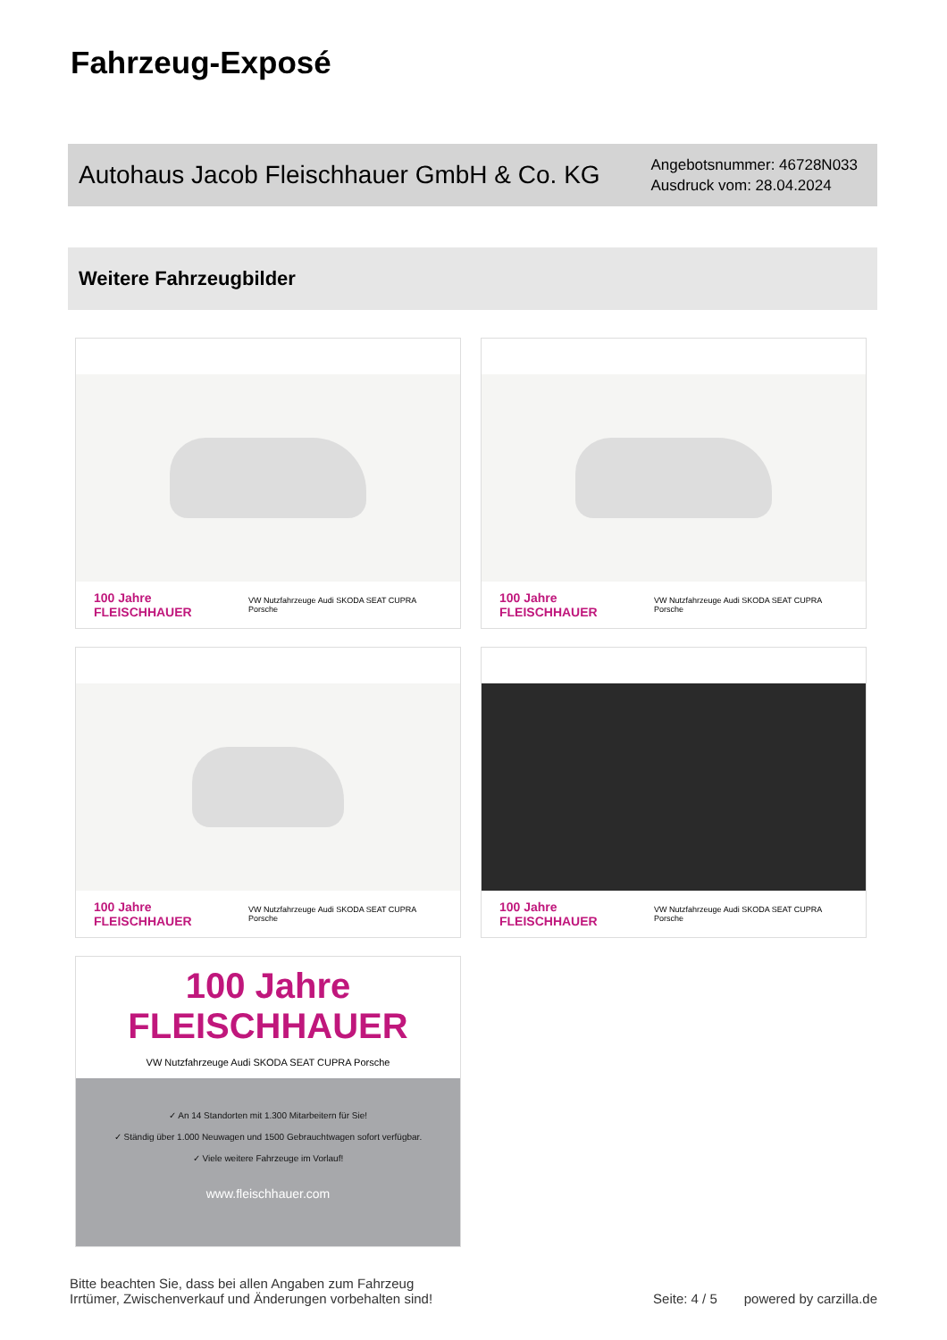Fahrzeug-Exposé
Autohaus Jacob Fleischhauer GmbH & Co. KG
Angebotsnummer: 46728N033
Ausdruck vom: 28.04.2024
Weitere Fahrzeugbilder
100 Jahre FLEISCHHAUER VW Nutzfahrzeuge Audi SKODA SEAT CUPRA Porsche
100 Jahre FLEISCHHAUER VW Nutzfahrzeuge Audi SKODA SEAT CUPRA Porsche
100 Jahre FLEISCHHAUER VW Nutzfahrzeuge Audi SKODA SEAT CUPRA Porsche
100 Jahre FLEISCHHAUER VW Nutzfahrzeuge Audi SKODA SEAT CUPRA Porsche
100 Jahre
FLEISCHHAUER
VW Nutzfahrzeuge Audi SKODA SEAT CUPRA Porsche
✓ An 14 Standorten mit 1.300 Mitarbeitern für Sie!
✓ Ständig über 1.000 Neuwagen und 1500 Gebrauchtwagen sofort verfügbar.
✓ Viele weitere Fahrzeuge im Vorlauf!
www.fleischhauer.com
Bitte beachten Sie, dass bei allen Angaben zum Fahrzeug
Irrtümer, Zwischenverkauf und Änderungen vorbehalten sind!
Seite: 4 / 5
powered by carzilla.de